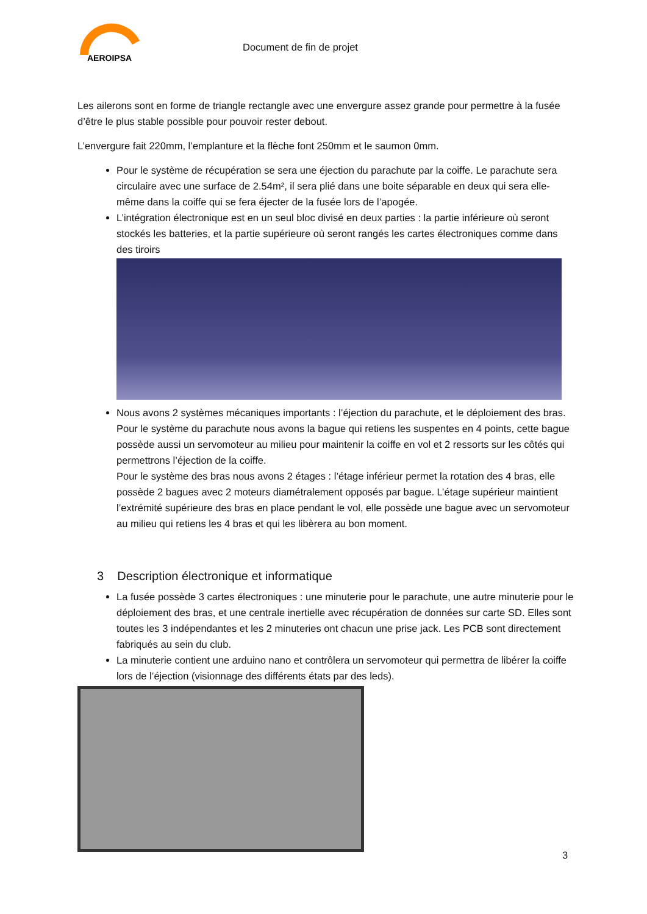AEROIPSA
Document de fin de projet
Les ailerons sont en forme de triangle rectangle avec une envergure assez grande pour permettre à la fusée d’être le plus stable possible pour pouvoir rester debout.
L’envergure fait 220mm, l’emplanture et la flèche font 250mm et le saumon 0mm.
Pour le système de récupération se sera une éjection du parachute par la coiffe. Le parachute sera circulaire avec une surface de 2.54m², il sera plié dans une boite séparable en deux qui sera elle-même dans la coiffe qui se fera éjecter de la fusée lors de l’apogée.
L’intégration électronique est en un seul bloc divisé en deux parties : la partie inférieure où seront stockés les batteries, et la partie supérieure où seront rangés les cartes électroniques comme dans des tiroirs
Nous avons 2 systèmes mécaniques importants : l’éjection du parachute, et le déploiement des bras.
Pour le système du parachute nous avons la bague qui retiens les suspentes en 4 points, cette bague possède aussi un servomoteur au milieu pour maintenir la coiffe en vol et 2 ressorts sur les côtés qui permettrons l’éjection de la coiffe.
Pour le système des bras nous avons 2 étages : l’étage inférieur permet la rotation des 4 bras, elle possède 2 bagues avec 2 moteurs diamétralement opposés par bague. L’étage supérieur maintient l’extrémité supérieure des bras en place pendant le vol, elle possède une bague avec un servomoteur au milieu qui retiens les 4 bras et qui les libèrera au bon moment.
3 Description électronique et informatique
La fusée possède 3 cartes électroniques : une minuterie pour le parachute, une autre minuterie pour le déploiement des bras, et une centrale inertielle avec récupération de données sur carte SD. Elles sont toutes les 3 indépendantes et les 2 minuteries ont chacun une prise jack. Les PCB sont directement fabriqués au sein du club.
La minuterie contient une arduino nano et contrôlera un servomoteur qui permettra de libérer la coiffe lors de l’éjection (visionnage des différents états par des leds).
3